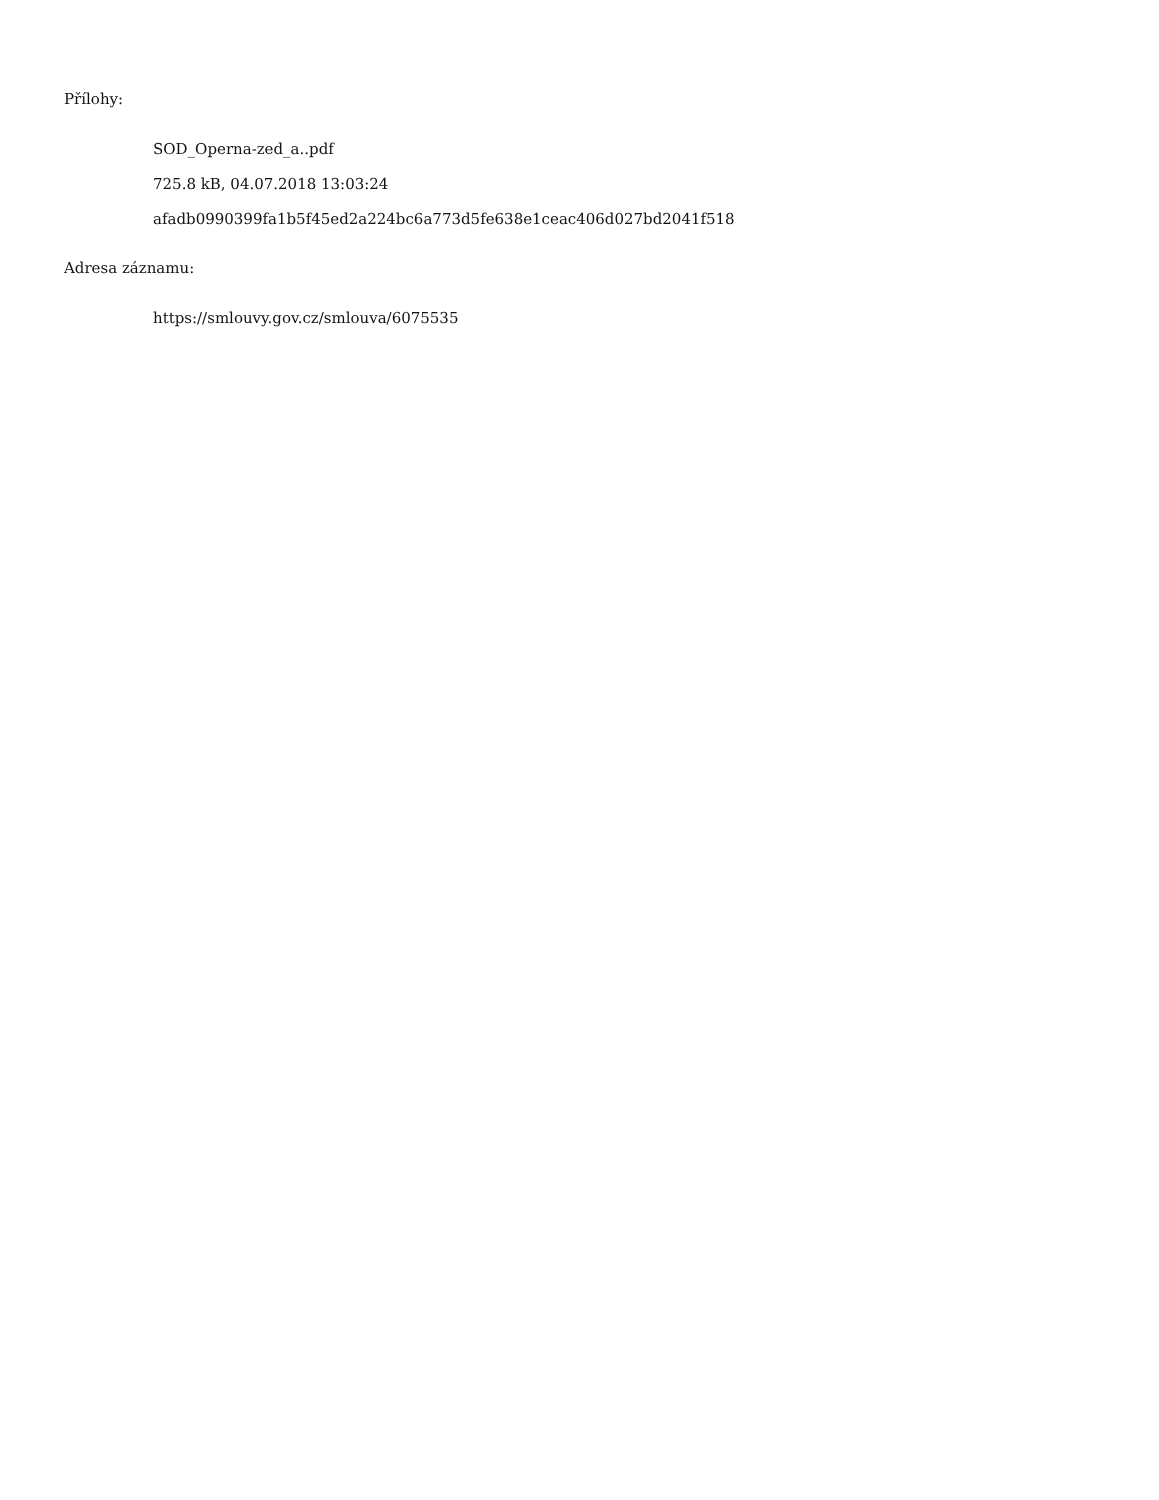Přílohy:
SOD_Operna-zed_a..pdf
725.8 kB, 04.07.2018 13:03:24
afadb0990399fa1b5f45ed2a224bc6a773d5fe638e1ceac406d027bd2041f518
Adresa záznamu:
https://smlouvy.gov.cz/smlouva/6075535